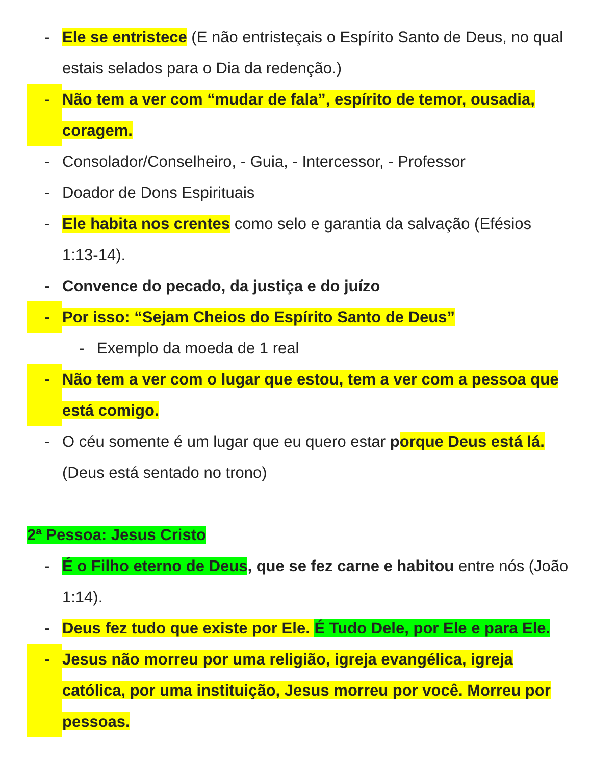- Ele se entristece (E não entristeçais o Espírito Santo de Deus, no qual estais selados para o Dia da redenção.)
- Não tem a ver com “mudar de fala”, espírito de temor, ousadia, coragem.
- Consolador/Conselheiro, - Guia, - Intercessor, - Professor
- Doador de Dons Espirituais
- Ele habita nos crentes como selo e garantia da salvação (Efésios 1:13-14).
- Convence do pecado, da justiça e do juízo
- Por isso: “Sejam Cheios do Espírito Santo de Deus”
- Exemplo da moeda de 1 real
- Não tem a ver com o lugar que estou, tem a ver com a pessoa que está comigo.
- O céu somente é um lugar que eu quero estar porque Deus está lá. (Deus está sentado no trono)
2ª Pessoa: Jesus Cristo
- É o Filho eterno de Deus, que se fez carne e habitou entre nós (João 1:14).
- Deus fez tudo que existe por Ele. É Tudo Dele, por Ele e para Ele.
- Jesus não morreu por uma religião, igreja evangélica, igreja católica, por uma instituição, Jesus morreu por você. Morreu por pessoas.